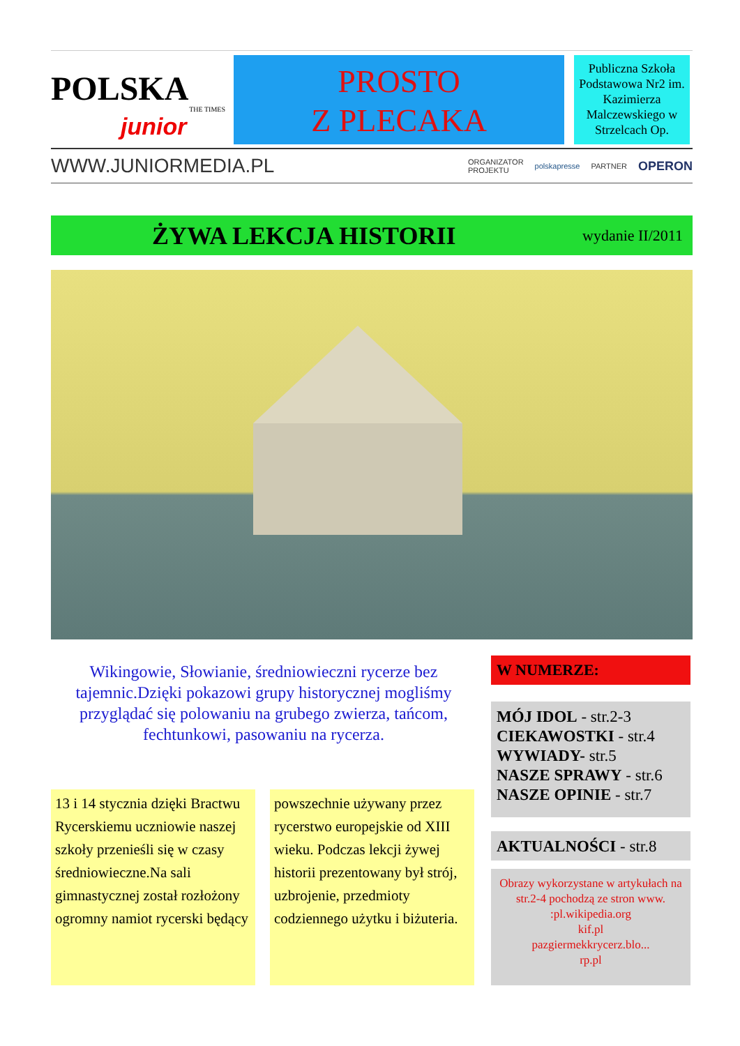POLSKA
THE TIMES
junior
PROSTO
Z PLECAKA
Publiczna Szkoła Podstawowa Nr2 im. Kazimierza Malczewskiego w Strzelcach Op.
WWW.JUNIORMEDIA.PL
ORGANIZATOR
PROJEKTU
polskapresse PARTNER
OPERON
ŻYWA LEKCJA HISTORII
wydanie II/2011
Wikingowie, Słowianie, średniowieczni rycerze bez tajemnic.Dzięki pokazowi grupy historycznej mogliśmy przyglądać się polowaniu na grubego zwierza, tańcom, fechtunkowi, pasowaniu na rycerza.
13 i 14 stycznia dzięki Bractwu Rycerskiemu uczniowie naszej szkoły przenieśli się w czasy średniowieczne.Na sali gimnastycznej został rozłożony ogromny namiot rycerski będący
powszechnie używany przez rycerstwo europejskie od XIII wieku. Podczas lekcji żywej historii prezentowany był strój, uzbrojenie, przedmioty codziennego użytku i biżuteria.
W NUMERZE:
MÓJ IDOL - str.2-3
CIEKAWOSTKI - str.4
WYWIADY- str.5
NASZE SPRAWY - str.6
NASZE OPINIE - str.7
AKTUALNOŚCI - str.8
Obrazy wykorzystane w artykułach na str.2-4 pochodzą ze stron www. :pl.wikipedia.org
kif.pl
pazgiermekkrycerz.blo...
rp.pl